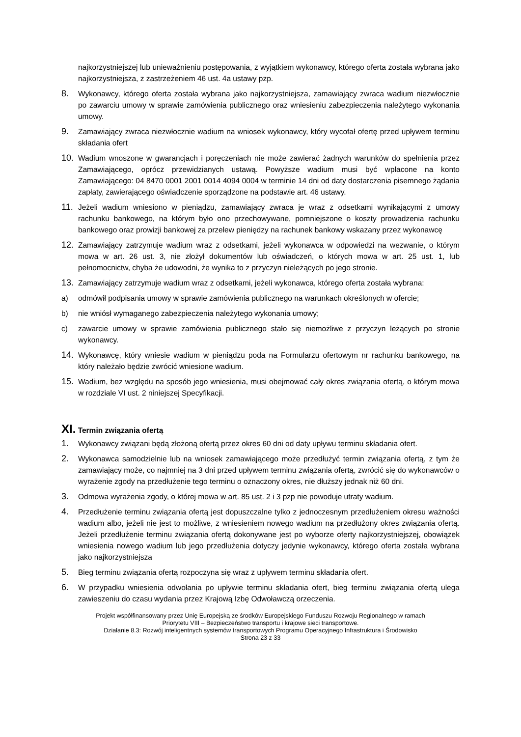najkorzystniejszej lub unieważnieniu postępowania, z wyjątkiem wykonawcy, którego oferta została wybrana jako najkorzystniejsza, z zastrzeżeniem 46 ust. 4a ustawy pzp.
8. Wykonawcy, którego oferta została wybrana jako najkorzystniejsza, zamawiający zwraca wadium niezwłocznie po zawarciu umowy w sprawie zamówienia publicznego oraz wniesieniu zabezpieczenia należytego wykonania umowy.
9. Zamawiający zwraca niezwłocznie wadium na wniosek wykonawcy, który wycofał ofertę przed upływem terminu składania ofert
10. Wadium wnoszone w gwarancjach i poręczeniach nie może zawierać żadnych warunków do spełnienia przez Zamawiającego, oprócz przewidzianych ustawą. Powyższe wadium musi być wpłacone na konto Zamawiającego: 04 8470 0001 2001 0014 4094 0004 w terminie 14 dni od daty dostarczenia pisemnego żądania zapłaty, zawierającego oświadczenie sporządzone na podstawie art. 46 ustawy.
11. Jeżeli wadium wniesiono w pieniądzu, zamawiający zwraca je wraz z odsetkami wynikającymi z umowy rachunku bankowego, na którym było ono przechowywane, pomniejszone o koszty prowadzenia rachunku bankowego oraz prowizji bankowej za przelew pieniędzy na rachunek bankowy wskazany przez wykonawcę
12. Zamawiający zatrzymuje wadium wraz z odsetkami, jeżeli wykonawca w odpowiedzi na wezwanie, o którym mowa w art. 26 ust. 3, nie złożył dokumentów lub oświadczeń, o których mowa w art. 25 ust. 1, lub pełnomocnictw, chyba że udowodni, że wynika to z przyczyn nieleżących po jego stronie.
13. Zamawiający zatrzymuje wadium wraz z odsetkami, jeżeli wykonawca, którego oferta została wybrana:
a) odmówił podpisania umowy w sprawie zamówienia publicznego na warunkach określonych w ofercie;
b) nie wniósł wymaganego zabezpieczenia należytego wykonania umowy;
c) zawarcie umowy w sprawie zamówienia publicznego stało się niemożliwe z przyczyn leżących po stronie wykonawcy.
14. Wykonawcę, który wniesie wadium w pieniądzu poda na Formularzu ofertowym nr rachunku bankowego, na który należało będzie zwrócić wniesione wadium.
15. Wadium, bez względu na sposób jego wniesienia, musi obejmować cały okres związania ofertą, o którym mowa w rozdziale VI ust. 2 niniejszej Specyfikacji.
XI. Termin związania ofertą
1. Wykonawcy związani będą złożoną ofertą przez okres 60 dni od daty upływu terminu składania ofert.
2. Wykonawca samodzielnie lub na wniosek zamawiającego może przedłużyć termin związania ofertą, z tym że zamawiający może, co najmniej na 3 dni przed upływem terminu związania ofertą, zwrócić się do wykonawców o wyrażenie zgody na przedłużenie tego terminu o oznaczony okres, nie dłuższy jednak niż 60 dni.
3. Odmowa wyrażenia zgody, o której mowa w art. 85 ust. 2 i 3 pzp nie powoduje utraty wadium.
4. Przedłużenie terminu związania ofertą jest dopuszczalne tylko z jednoczesnym przedłużeniem okresu ważności wadium albo, jeżeli nie jest to możliwe, z wniesieniem nowego wadium na przedłużony okres związania ofertą. Jeżeli przedłużenie terminu związania ofertą dokonywane jest po wyborze oferty najkorzystniejszej, obowiązek wniesienia nowego wadium lub jego przedłużenia dotyczy jedynie wykonawcy, którego oferta została wybrana jako najkorzystniejsza
5. Bieg terminu związania ofertą rozpoczyna się wraz z upływem terminu składania ofert.
6. W przypadku wniesienia odwołania po upływie terminu składania ofert, bieg terminu związania ofertą ulega zawieszeniu do czasu wydania przez Krajową Izbę Odwoławczą orzeczenia.
Projekt współfinansowany przez Unię Europejską ze środków Europejskiego Funduszu Rozwoju Regionalnego w ramach
Priorytetu VIII – Bezpieczeństwo transportu i krajowe sieci transportowe.
Działanie 8.3: Rozwój inteligentnych systemów transportowych Programu Operacyjnego Infrastruktura i Środowisko
Strona 23 z 33